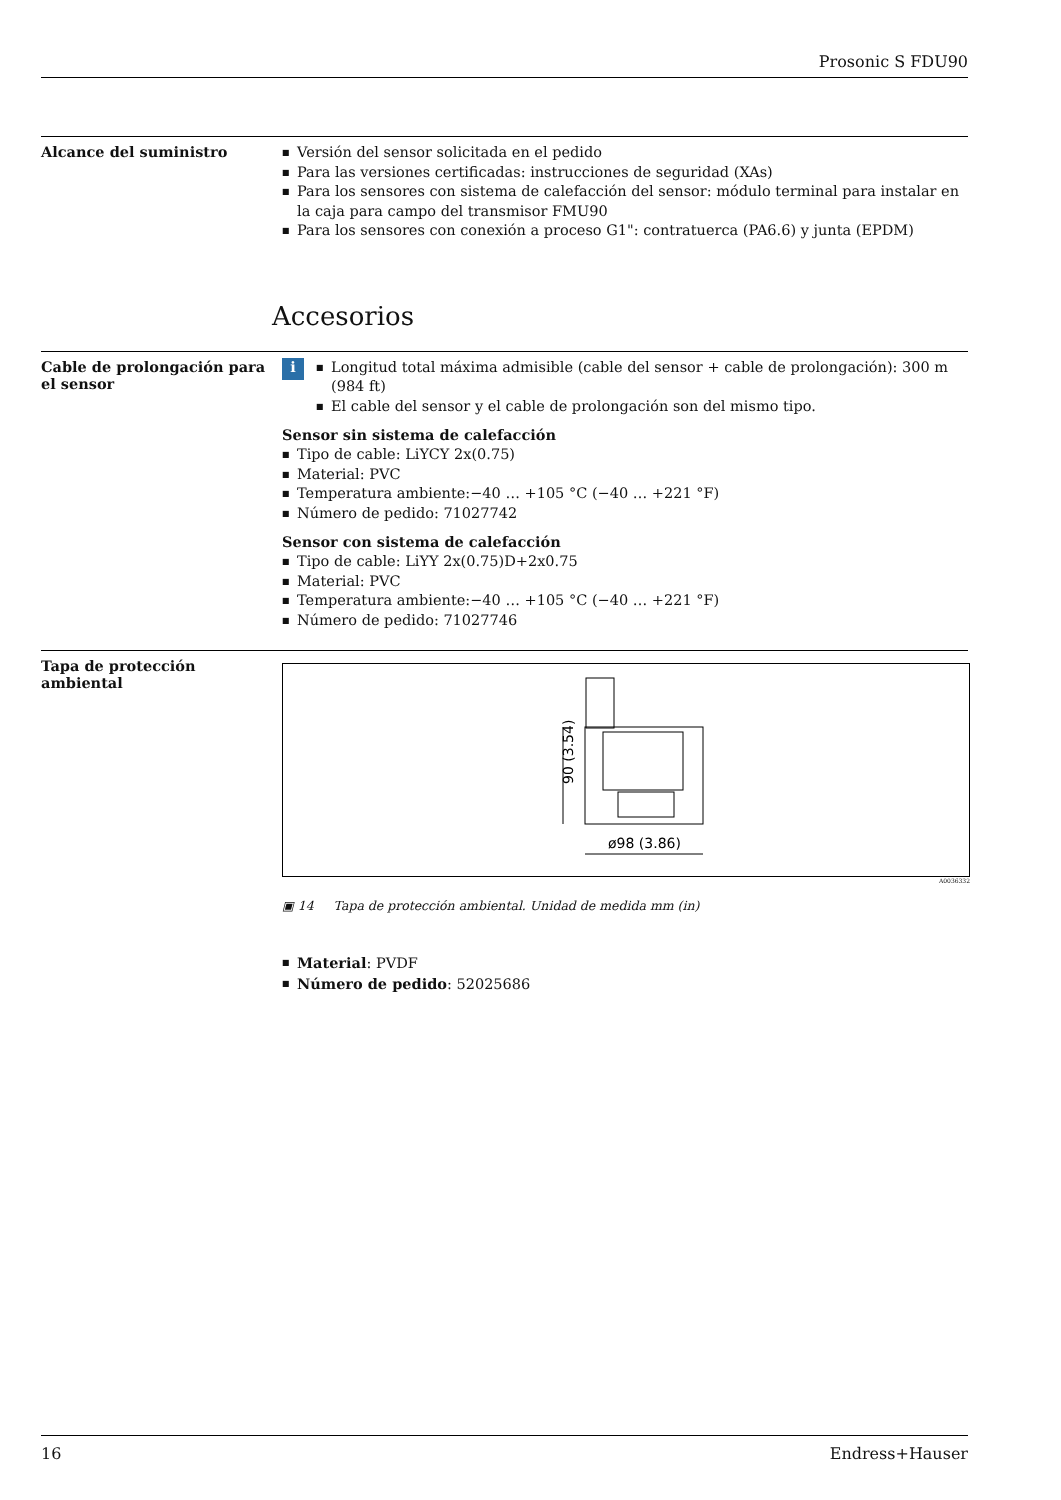Prosonic S FDU90
Alcance del suministro
Versión del sensor solicitada en el pedido
Para las versiones certificadas: instrucciones de seguridad (XAs)
Para los sensores con sistema de calefacción del sensor: módulo terminal para instalar en la caja para campo del transmisor FMU90
Para los sensores con conexión a proceso G1": contratuerca (PA6.6) y junta (EPDM)
Accesorios
Cable de prolongación para el sensor
i
Longitud total máxima admisible (cable del sensor + cable de prolongación): 300 m (984 ft)
El cable del sensor y el cable de prolongación son del mismo tipo.
Sensor sin sistema de calefacción
Tipo de cable: LiYCY 2x(0.75)
Material: PVC
Temperatura ambiente:−40 … +105 °C (−40 … +221 °F)
Número de pedido: 71027742
Sensor con sistema de calefacción
Tipo de cable: LiYY 2x(0.75)D+2x0.75
Material: PVC
Temperatura ambiente:−40 … +105 °C (−40 … +221 °F)
Número de pedido: 71027746
Tapa de protección ambiental
90 (3.54)
ø98 (3.86)
A0036332
▣ 14 Tapa de protección ambiental. Unidad de medida mm (in)
Material: PVDF
Número de pedido: 52025686
16 Endress+Hauser